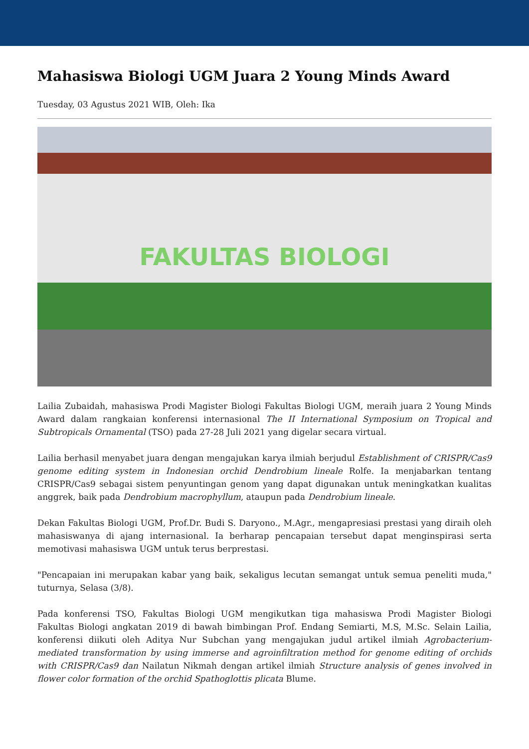Mahasiswa Biologi UGM Juara 2 Young Minds Award
Tuesday, 03 Agustus 2021 WIB, Oleh: Ika
FAKULTAS BIOLOGI
Lailia Zubaidah, mahasiswa Prodi Magister Biologi Fakultas Biologi UGM, meraih juara 2 Young Minds Award dalam rangkaian konferensi internasional The II International Symposium on Tropical and Subtropicals Ornamental (TSO) pada 27-28 Juli 2021 yang digelar secara virtual.
Lailia berhasil menyabet juara dengan mengajukan karya ilmiah berjudul Establishment of CRISPR/Cas9 genome editing system in Indonesian orchid Dendrobium lineale Rolfe. Ia menjabarkan tentang CRISPR/Cas9 sebagai sistem penyuntingan genom yang dapat digunakan untuk meningkatkan kualitas anggrek, baik pada Dendrobium macrophyllum, ataupun pada Dendrobium lineale.
Dekan Fakultas Biologi UGM, Prof.Dr. Budi S. Daryono., M.Agr., mengapresiasi prestasi yang diraih oleh mahasiswanya di ajang internasional. Ia berharap pencapaian tersebut dapat menginspirasi serta memotivasi mahasiswa UGM untuk terus berprestasi.
"Pencapaian ini merupakan kabar yang baik, sekaligus lecutan semangat untuk semua peneliti muda," tuturnya, Selasa (3/8).
Pada konferensi TSO, Fakultas Biologi UGM mengikutkan tiga mahasiswa Prodi Magister Biologi Fakultas Biologi angkatan 2019 di bawah bimbingan Prof. Endang Semiarti, M.S, M.Sc. Selain Lailia, konferensi diikuti oleh Aditya Nur Subchan yang mengajukan judul artikel ilmiah Agrobacterium-mediated transformation by using immerse and agroinfiltration method for genome editing of orchids with CRISPR/Cas9 dan Nailatun Nikmah dengan artikel ilmiah Structure analysis of genes involved in flower color formation of the orchid Spathoglottis plicata Blume.